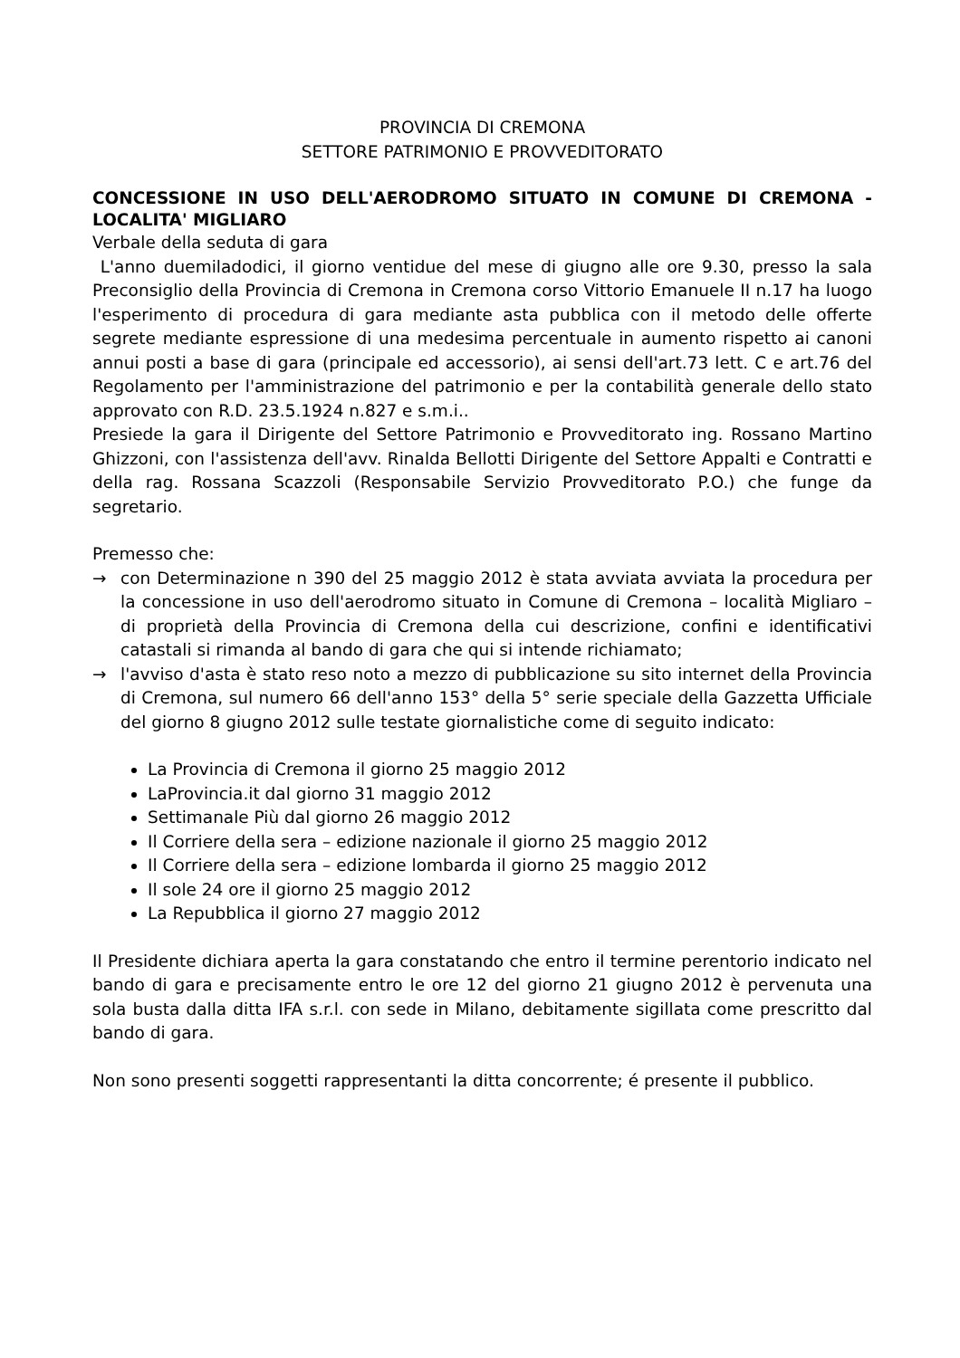PROVINCIA DI CREMONA
SETTORE PATRIMONIO E PROVVEDITORATO
CONCESSIONE IN USO DELL'AERODROMO SITUATO IN COMUNE DI CREMONA - LOCALITA' MIGLIARO
Verbale della seduta di gara
L'anno duemiladodici, il giorno ventidue del mese di giugno alle ore 9.30, presso la sala Preconsiglio della Provincia di Cremona in Cremona corso Vittorio Emanuele II n.17 ha luogo l'esperimento di procedura di gara mediante asta pubblica con il metodo delle offerte segrete mediante espressione di una medesima percentuale in aumento rispetto ai canoni annui posti a base di gara (principale ed accessorio), ai sensi dell'art.73 lett. C e art.76 del Regolamento per l'amministrazione del patrimonio e per la contabilità generale dello stato approvato con R.D. 23.5.1924 n.827 e s.m.i..
Presiede la gara il Dirigente del Settore Patrimonio e Provveditorato ing. Rossano Martino Ghizzoni, con l'assistenza dell'avv. Rinalda Bellotti Dirigente del Settore Appalti e Contratti e della rag. Rossana Scazzoli (Responsabile Servizio Provveditorato P.O.) che funge da segretario.
Premesso che:
→ con Determinazione n 390 del 25 maggio 2012 è stata avviata avviata la procedura per la concessione in uso dell'aerodromo situato in Comune di Cremona – località Migliaro – di proprietà della Provincia di Cremona della cui descrizione, confini e identificativi catastali si rimanda al bando di gara che qui si intende richiamato;
→ l'avviso d'asta è stato reso noto a mezzo di pubblicazione su sito internet della Provincia di Cremona, sul numero 66 dell'anno 153° della 5° serie speciale della Gazzetta Ufficiale del giorno 8 giugno 2012 sulle testate giornalistiche come di seguito indicato:
La Provincia di Cremona il giorno 25 maggio 2012
LaProvincia.it dal giorno 31 maggio 2012
Settimanale Più dal giorno 26 maggio 2012
Il Corriere della sera – edizione nazionale il giorno 25 maggio 2012
Il Corriere della sera – edizione lombarda il giorno 25 maggio 2012
Il sole 24 ore il giorno 25 maggio 2012
La Repubblica il giorno 27 maggio 2012
Il Presidente dichiara aperta la gara constatando che entro il termine perentorio indicato nel bando di gara e precisamente entro le ore 12 del giorno 21 giugno 2012 è pervenuta una sola busta dalla ditta IFA s.r.l. con sede in Milano, debitamente sigillata come prescritto dal bando di gara.
Non sono presenti soggetti rappresentanti la ditta concorrente; é presente il pubblico.